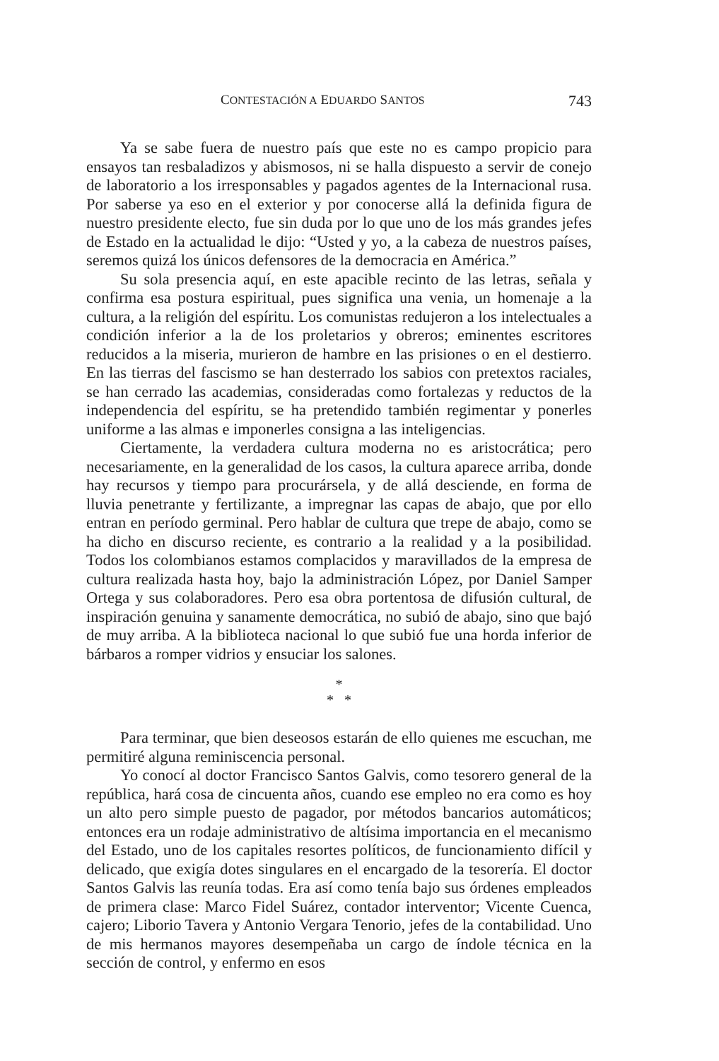CONTESTACIÓN A EDUARDO SANTOS 743
Ya se sabe fuera de nuestro país que este no es campo propicio para ensayos tan resbaladizos y abismosos, ni se halla dispuesto a servir de conejo de laboratorio a los irresponsables y pagados agentes de la Internacional rusa. Por saberse ya eso en el exterior y por conocerse allá la definida figura de nuestro presidente electo, fue sin duda por lo que uno de los más grandes jefes de Estado en la actualidad le dijo: “Usted y yo, a la cabeza de nuestros países, seremos quizá los únicos defensores de la democracia en América.”
Su sola presencia aquí, en este apacible recinto de las letras, señala y confirma esa postura espiritual, pues significa una venia, un homenaje a la cultura, a la religión del espíritu. Los comunistas redujeron a los intelectuales a condición inferior a la de los proletarios y obreros; eminentes escritores reducidos a la miseria, murieron de hambre en las prisiones o en el destierro. En las tierras del fascismo se han desterrado los sabios con pretextos raciales, se han cerrado las academias, consideradas como fortalezas y reductos de la independencia del espíritu, se ha pretendido también regimentar y ponerles uniforme a las almas e imponerles consigna a las inteligencias.
Ciertamente, la verdadera cultura moderna no es aristocrática; pero necesariamente, en la generalidad de los casos, la cultura aparece arriba, donde hay recursos y tiempo para procurársela, y de allá desciende, en forma de lluvia penetrante y fertilizante, a impregnar las capas de abajo, que por ello entran en período germinal. Pero hablar de cultura que trepe de abajo, como se ha dicho en discurso reciente, es contrario a la realidad y a la posibilidad. Todos los colombianos estamos complacidos y maravillados de la empresa de cultura realizada hasta hoy, bajo la administración López, por Daniel Samper Ortega y sus colaboradores. Pero esa obra portentosa de difusión cultural, de inspiración genuina y sanamente democrática, no subió de abajo, sino que bajó de muy arriba. A la biblioteca nacional lo que subió fue una horda inferior de bárbaros a romper vidrios y ensuciar los salones.
*
* *
Para terminar, que bien deseosos estarán de ello quienes me escuchan, me permitiré alguna reminiscencia personal.
Yo conocí al doctor Francisco Santos Galvis, como tesorero general de la república, hará cosa de cincuenta años, cuando ese empleo no era como es hoy un alto pero simple puesto de pagador, por métodos bancarios automáticos; entonces era un rodaje administrativo de altísima importancia en el mecanismo del Estado, uno de los capitales resortes políticos, de funcionamiento difícil y delicado, que exigía dotes singulares en el encargado de la tesorería. El doctor Santos Galvis las reunía todas. Era así como tenía bajo sus órdenes empleados de primera clase: Marco Fidel Suárez, contador interventor; Vicente Cuenca, cajero; Liborio Tavera y Antonio Vergara Tenorio, jefes de la contabilidad. Uno de mis hermanos mayores desempeñaba un cargo de índole técnica en la sección de control, y enfermo en esos